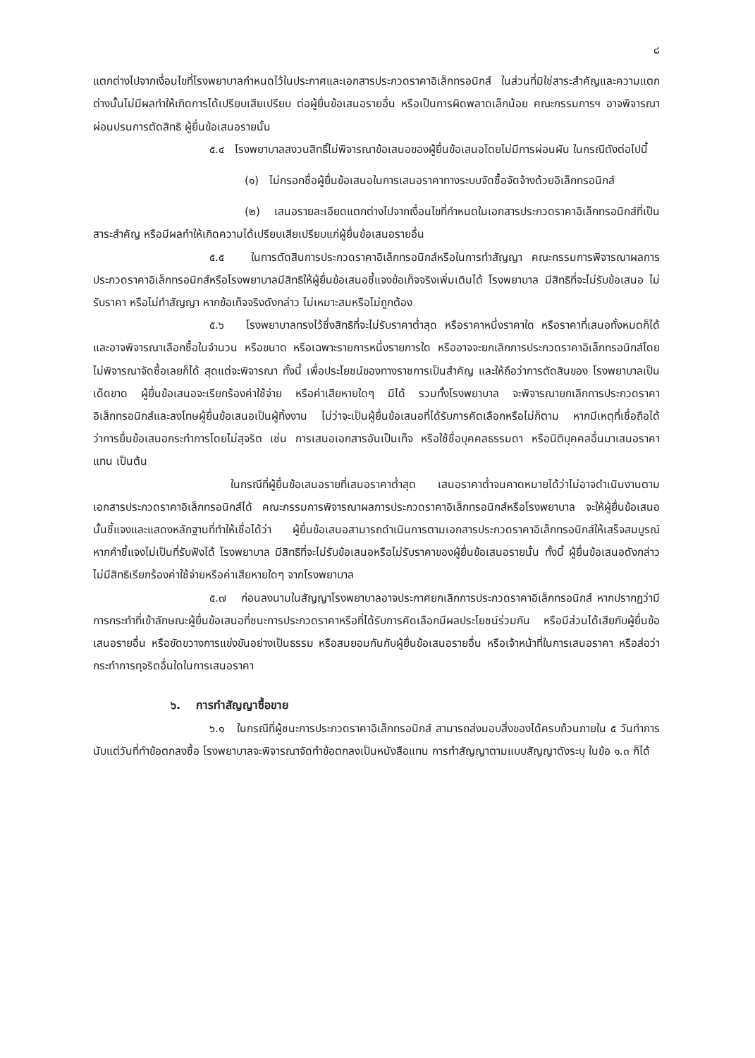๘
แตกต่างไปจากเงื่อนไขที่โรงพยาบาลกำหนดไว้ในประกาศและเอกสารประกวดราคาอิเล็กทรอนิกส์ ในส่วนที่มิใช่สาระสำคัญและความแตกต่างนั้นไม่มีผลทำให้เกิดการได้เปรียบเสียเปรียบ ต่อผู้ยื่นข้อเสนอรายอื่น หรือเป็นการผิดพลาดเล็กน้อย คณะกรรมการฯ อาจพิจารณาผ่อนปรนการตัดสิทธิ ผู้ยื่นข้อเสนอรายนั้น
๕.๔ โรงพยาบาลสงวนสิทธิ์ไม่พิจารณาข้อเสนอของผู้ยื่นข้อเสนอโดยไม่มีการผ่อนผัน ในกรณีดังต่อไปนี้
(๑) ไม่กรอกชื่อผู้ยื่นข้อเสนอในการเสนอราคาทางระบบจัดซื้อจัดจ้างด้วยอิเล็กทรอนิกส์
(๒) เสนอรายละเอียดแตกต่างไปจากเงื่อนไขที่กำหนดในเอกสารประกวดราคาอิเล็กทรอนิกส์ที่เป็นสาระสำคัญ หรือมีผลทำให้เกิดความได้เปรียบเสียเปรียบแก่ผู้ยื่นข้อเสนอรายอื่น
๕.๕ ในการตัดสินการประกวดราคาอิเล็กทรอนิกส์หรือในการทำสัญญา คณะกรรมการพิจารณาผลการประกวดราคาอิเล็กทรอนิกส์หรือโรงพยาบาลมีสิทธิให้ผู้ยื่นข้อเสนอชี้แจงข้อเท็จจริงเพิ่มเติมได้ โรงพยาบาล มีสิทธิที่จะไม่รับข้อเสนอ ไม่รับราคา หรือไม่ทำสัญญา หากข้อเท็จจริงดังกล่าว ไม่เหมาะสมหรือไม่ถูกต้อง
๕.๖ โรงพยาบาลทรงไว้ซึ่งสิทธิที่จะไม่รับราคาต่ำสุด หรือราคาหนึ่งราคาใด หรือราคาที่เสนอทั้งหมดก็ได้ และอาจพิจารณาเลือกซื้อในจำนวน หรือขนาด หรือเฉพาะรายการหนึ่งรายการใด หรืออาจจะยกเลิกการประกวดราคาอิเล็กทรอนิกส์โดยไม่พิจารณาจัดซื้อเลยก็ได้ สุดแต่จะพิจารณา ทั้งนี้ เพื่อประโยชน์ของทางราชการเป็นสำคัญ และให้ถือว่าการตัดสินของ โรงพยาบาลเป็นเด็ดขาด ผู้ยื่นข้อเสนอจะเรียกร้องค่าใช้จ่าย หรือค่าเสียหายใดๆ มิได้ รวมทั้งโรงพยาบาล จะพิจารณายกเลิกการประกวดราคาอิเล็กทรอนิกส์และลงโทษผู้ยื่นข้อเสนอเป็นผู้ทิ้งงาน ไม่ว่าจะเป็นผู้ยื่นข้อเสนอที่ได้รับการคัดเลือกหรือไม่ก็ตาม หากมีเหตุที่เชื่อถือได้ว่าการยื่นข้อเสนอกระทำการโดยไม่สุจริต เช่น การเสนอเอกสารอันเป็นเท็จ หรือใช้ชื่อบุคคลธรรมดา หรือนิติบุคคลอื่นมาเสนอราคาแทน เป็นต้น
ในกรณีที่ผู้ยื่นข้อเสนอรายที่เสนอราคาต่ำสุด เสนอราคาต่ำจนคาดหมายได้ว่าไม่อาจดำเนินงานตามเอกสารประกวดราคาอิเล็กทรอนิกส์ได้ คณะกรรมการพิจารณาผลการประกวดราคาอิเล็กทรอนิกส์หรือโรงพยาบาล จะให้ผู้ยื่นข้อเสนอนั้นชี้แจงและแสดงหลักฐานที่ทำให้เชื่อได้ว่า ผู้ยื่นข้อเสนอสามารถดำเนินการตามเอกสารประกวดราคาอิเล็กทรอนิกส์ให้เสร็จสมบูรณ์ หากคำชี้แจงไม่เป็นที่รับฟังได้ โรงพยาบาล มีสิทธิที่จะไม่รับข้อเสนอหรือไม่รับราคาของผู้ยื่นข้อเสนอรายนั้น ทั้งนี้ ผู้ยื่นข้อเสนอดังกล่าวไม่มีสิทธิเรียกร้องค่าใช้จ่ายหรือค่าเสียหายใดๆ จากโรงพยาบาล
๕.๗ ก่อนลงนามในสัญญาโรงพยาบาลอาจประกาศยกเลิกการประกวดราคาอิเล็กทรอนิกส์ หากปรากฏว่ามีการกระทำที่เข้าลักษณะผู้ยื่นข้อเสนอที่ชนะการประกวดราคาหรือที่ได้รับการคัดเลือกมีผลประโยชน์ร่วมกัน หรือมีส่วนได้เสียกับผู้ยื่นข้อเสนอรายอื่น หรือขัดขวางการแข่งขันอย่างเป็นธรรม หรือสมยอมกันกับผู้ยื่นข้อเสนอรายอื่น หรือเจ้าหน้าที่ในการเสนอราคา หรือส่อว่ากระทำการทุจริตอื่นใดในการเสนอราคา
๖. การทำสัญญาซื้อขาย
๖.๑ ในกรณีที่ผู้ชนะการประกวดราคาอิเล็กทรอนิกส์ สามารถส่งมอบสิ่งของได้ครบถ้วนภายใน ๕ วันทำการ นับแต่วันที่ทำข้อตกลงซื้อ โรงพยาบาลจะพิจารณาจัดทำข้อตกลงเป็นหนังสือแทน การทำสัญญาตามแบบสัญญาดังระบุ ในข้อ ๑.๓ ก็ได้